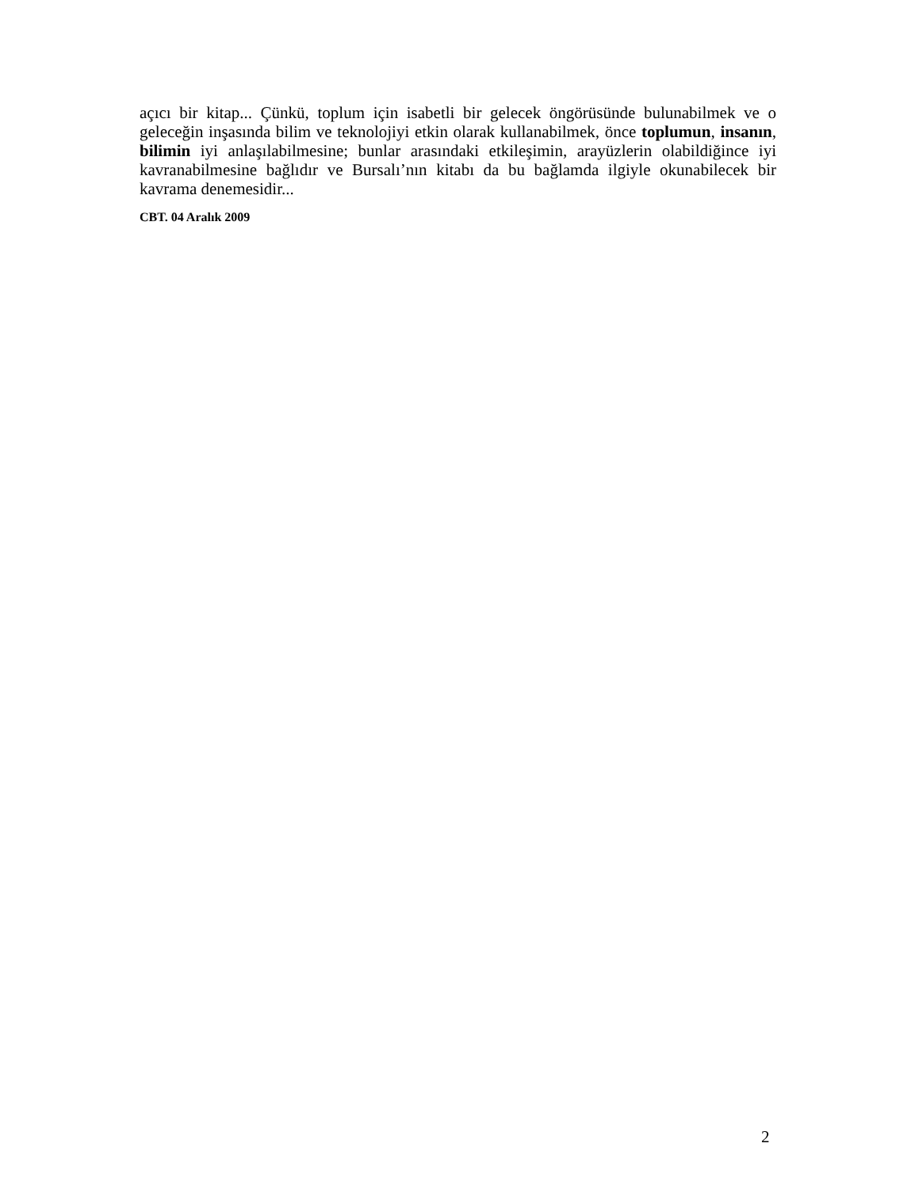açıcı bir kitap... Çünkü, toplum için isabetli bir gelecek öngörüsünde bulunabilmek ve o geleceğin inşasında bilim ve teknolojiyi etkin olarak kullanabilmek, önce toplumun, insanın, bilimin iyi anlaşılabilmesine; bunlar arasındaki etkileşimin, arayüzlerin olabildiğince iyi kavranabilmesine bağlıdır ve Bursalı’nın kitabı da bu bağlamda ilgiyle okunabilecek bir kavrama denemesidir...
CBT. 04 Aralık 2009
2